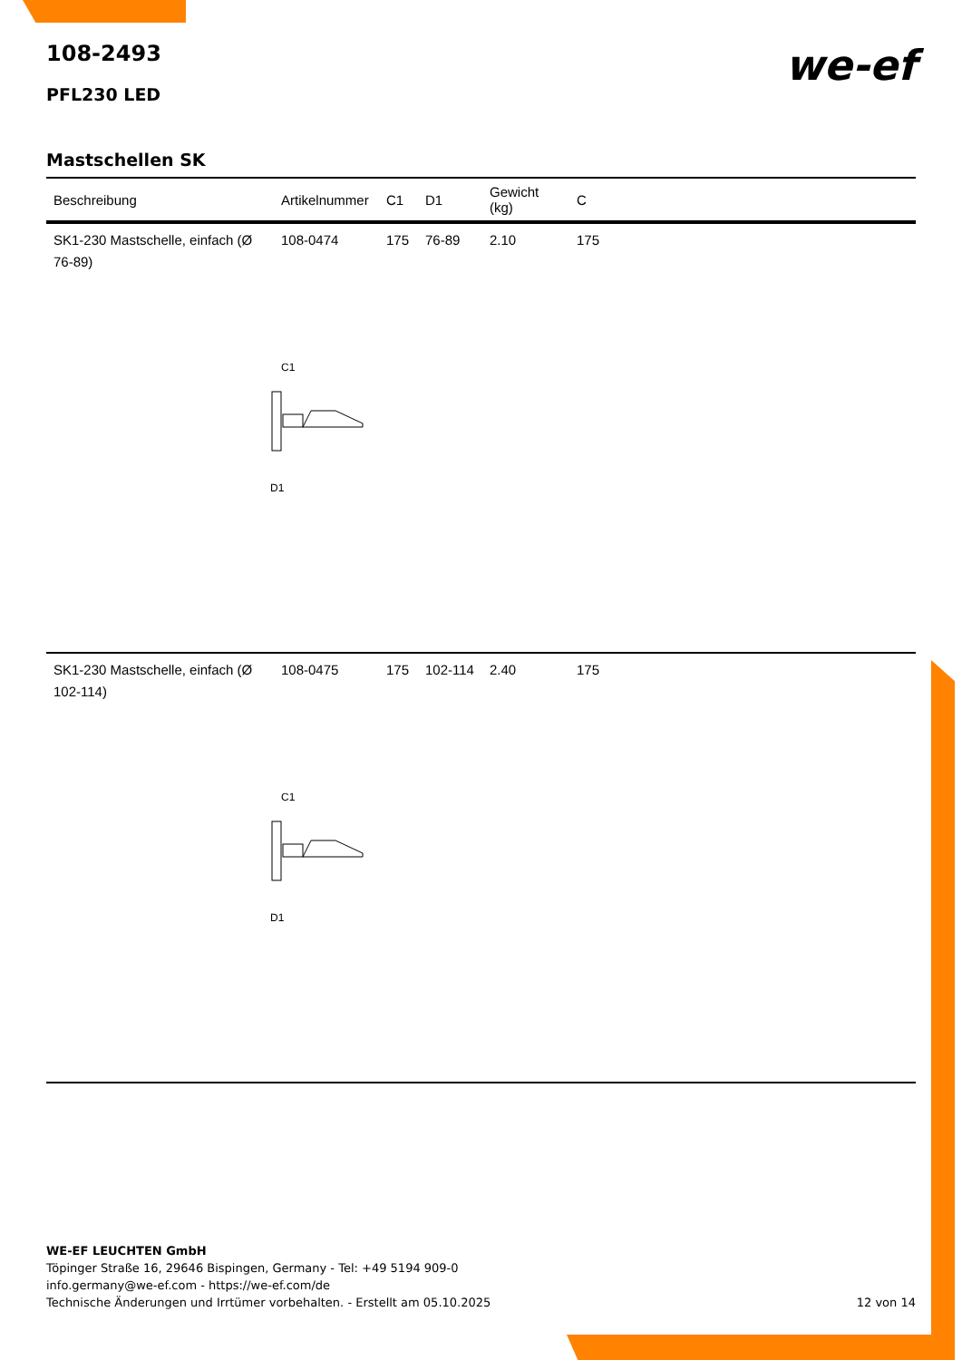we-ef
108-2493
PFL230 LED
Mastschellen SK
| Beschreibung | Artikelnummer | C1 | D1 | Gewicht (kg) | C |
| --- | --- | --- | --- | --- | --- |
| SK1-230 Mastschelle, einfach (Ø 76-89) | 108-0474 C1 D1 | 175 | 76-89 | 2.10 | 175 |
| SK1-230 Mastschelle, einfach (Ø 102-114) | 108-0475 C1 D1 | 175 | 102-114 | 2.40 | 175 |
WE-EF LEUCHTEN GmbH
Töpinger Straße 16, 29646 Bispingen, Germany - Tel: +49 5194 909-0
info.germany@we-ef.com - https://we-ef.com/de
Technische Änderungen und Irrtümer vorbehalten. - Erstellt am 05.10.2025
12 von 14